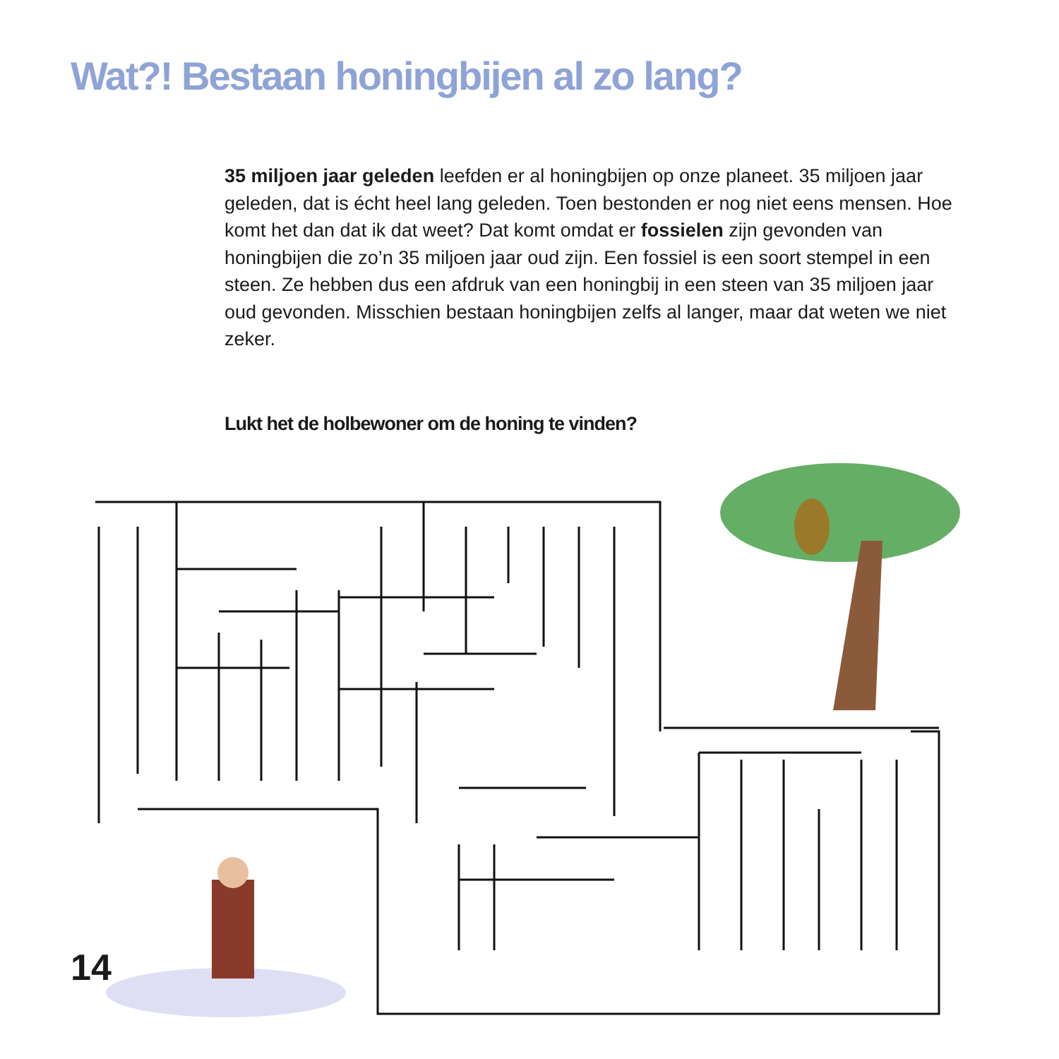Wat?! Bestaan honingbijen al zo lang?
35 miljoen jaar geleden leefden er al honingbijen op onze planeet. 35 miljoen jaar geleden, dat is écht heel lang geleden. Toen bestonden er nog niet eens mensen. Hoe komt het dan dat ik dat weet? Dat komt omdat er fossielen zijn gevonden van honingbijen die zo’n 35 miljoen jaar oud zijn. Een fossiel is een soort stempel in een steen. Ze hebben dus een afdruk van een honingbij in een steen van 35 miljoen jaar oud gevonden. Misschien bestaan honingbijen zelfs al langer, maar dat weten we niet zeker.
Lukt het de holbewoner om de honing te vinden?
14